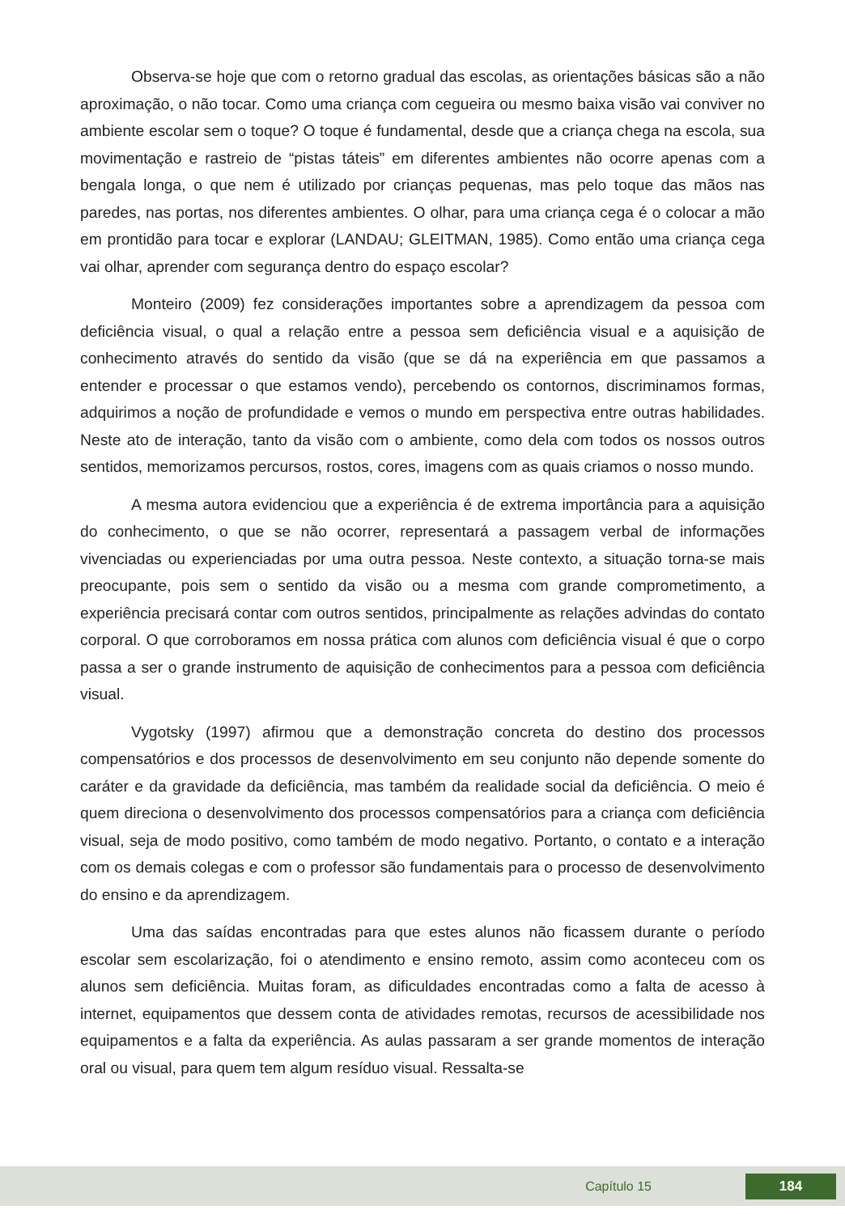Observa-se hoje que com o retorno gradual das escolas, as orientações básicas são a não aproximação, o não tocar. Como uma criança com cegueira ou mesmo baixa visão vai conviver no ambiente escolar sem o toque? O toque é fundamental, desde que a criança chega na escola, sua movimentação e rastreio de “pistas táteis” em diferentes ambientes não ocorre apenas com a bengala longa, o que nem é utilizado por crianças pequenas, mas pelo toque das mãos nas paredes, nas portas, nos diferentes ambientes. O olhar, para uma criança cega é o colocar a mão em prontidão para tocar e explorar (LANDAU; GLEITMAN, 1985). Como então uma criança cega vai olhar, aprender com segurança dentro do espaço escolar?
Monteiro (2009) fez considerações importantes sobre a aprendizagem da pessoa com deficiência visual, o qual a relação entre a pessoa sem deficiência visual e a aquisição de conhecimento através do sentido da visão (que se dá na experiência em que passamos a entender e processar o que estamos vendo), percebendo os contornos, discriminamos formas, adquirimos a noção de profundidade e vemos o mundo em perspectiva entre outras habilidades. Neste ato de interação, tanto da visão com o ambiente, como dela com todos os nossos outros sentidos, memorizamos percursos, rostos, cores, imagens com as quais criamos o nosso mundo.
A mesma autora evidenciou que a experiência é de extrema importância para a aquisição do conhecimento, o que se não ocorrer, representará a passagem verbal de informações vivenciadas ou experienciadas por uma outra pessoa. Neste contexto, a situação torna-se mais preocupante, pois sem o sentido da visão ou a mesma com grande comprometimento, a experiência precisará contar com outros sentidos, principalmente as relações advindas do contato corporal. O que corroboramos em nossa prática com alunos com deficiência visual é que o corpo passa a ser o grande instrumento de aquisição de conhecimentos para a pessoa com deficiência visual.
Vygotsky (1997) afirmou que a demonstração concreta do destino dos processos compensatórios e dos processos de desenvolvimento em seu conjunto não depende somente do caráter e da gravidade da deficiência, mas também da realidade social da deficiência. O meio é quem direciona o desenvolvimento dos processos compensatórios para a criança com deficiência visual, seja de modo positivo, como também de modo negativo. Portanto, o contato e a interação com os demais colegas e com o professor são fundamentais para o processo de desenvolvimento do ensino e da aprendizagem.
Uma das saídas encontradas para que estes alunos não ficassem durante o período escolar sem escolarização, foi o atendimento e ensino remoto, assim como aconteceu com os alunos sem deficiência. Muitas foram, as dificuldades encontradas como a falta de acesso à internet, equipamentos que dessem conta de atividades remotas, recursos de acessibilidade nos equipamentos e a falta da experiência. As aulas passaram a ser grande momentos de interação oral ou visual, para quem tem algum resíduo visual. Ressalta-se
Capítulo 15 184